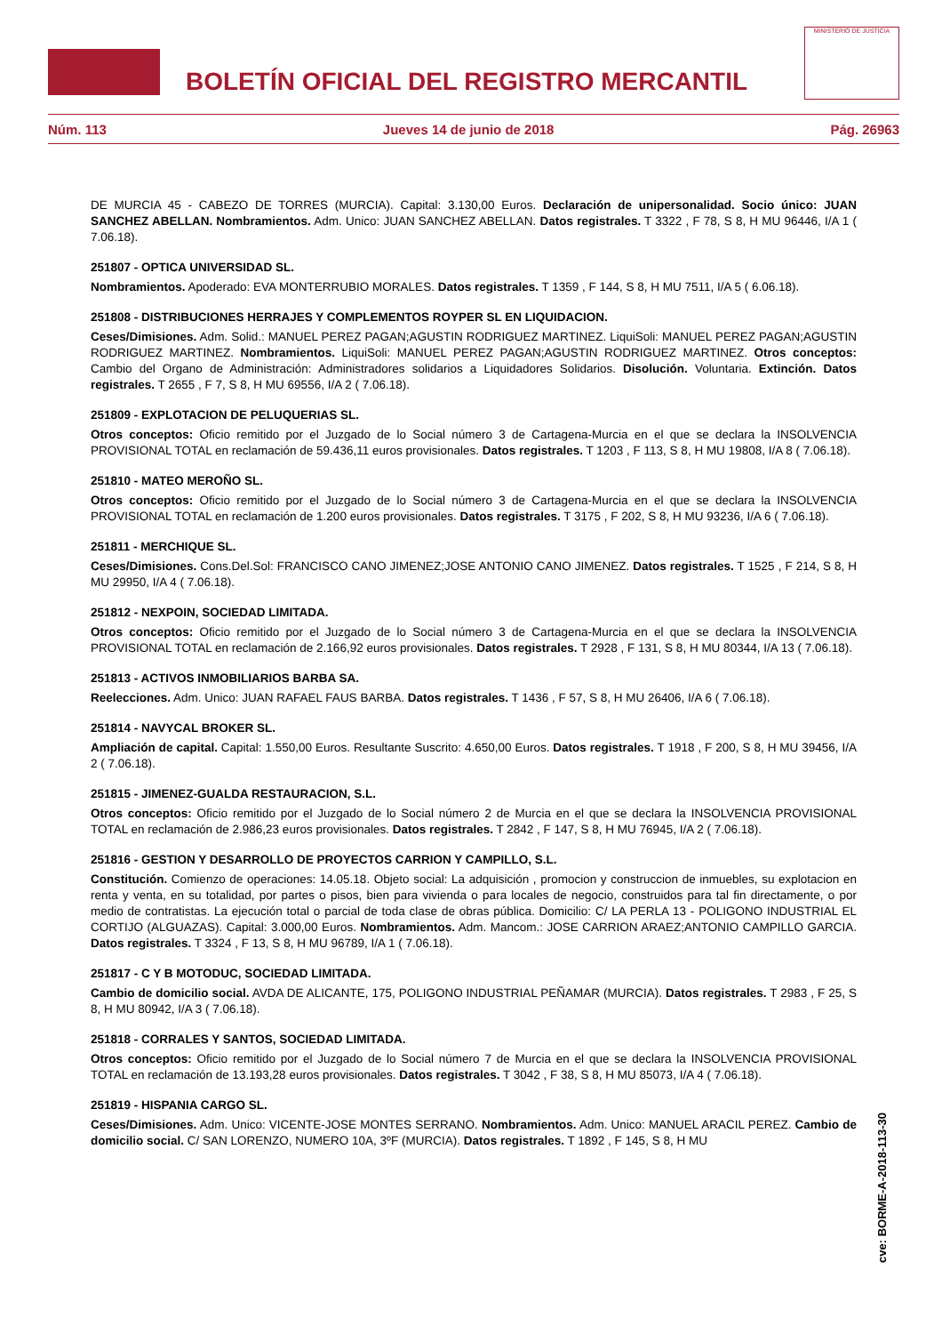BOLETÍN OFICIAL DEL REGISTRO MERCANTIL
MINISTERIO DE JUSTICIA
Núm. 113 Jueves 14 de junio de 2018 Pág. 26963
DE MURCIA 45 - CABEZO DE TORRES (MURCIA). Capital: 3.130,00 Euros. Declaración de unipersonalidad. Socio único: JUAN SANCHEZ ABELLAN. Nombramientos. Adm. Unico: JUAN SANCHEZ ABELLAN. Datos registrales. T 3322 , F 78, S 8, H MU 96446, I/A 1 ( 7.06.18).
251807 - OPTICA UNIVERSIDAD SL.
Nombramientos. Apoderado: EVA MONTERRUBIO MORALES. Datos registrales. T 1359 , F 144, S 8, H MU 7511, I/A 5 ( 6.06.18).
251808 - DISTRIBUCIONES HERRAJES Y COMPLEMENTOS ROYPER SL EN LIQUIDACION.
Ceses/Dimisiones. Adm. Solid.: MANUEL PEREZ PAGAN;AGUSTIN RODRIGUEZ MARTINEZ. LiquiSoli: MANUEL PEREZ PAGAN;AGUSTIN RODRIGUEZ MARTINEZ. Nombramientos. LiquiSoli: MANUEL PEREZ PAGAN;AGUSTIN RODRIGUEZ MARTINEZ. Otros conceptos: Cambio del Organo de Administración: Administradores solidarios a Liquidadores Solidarios. Disolución. Voluntaria. Extinción. Datos registrales. T 2655 , F 7, S 8, H MU 69556, I/A 2 ( 7.06.18).
251809 - EXPLOTACION DE PELUQUERIAS SL.
Otros conceptos: Oficio remitido por el Juzgado de lo Social número 3 de Cartagena-Murcia en el que se declara la INSOLVENCIA PROVISIONAL TOTAL en reclamación de 59.436,11 euros provisionales. Datos registrales. T 1203 , F 113, S 8, H MU 19808, I/A 8 ( 7.06.18).
251810 - MATEO MEROÑO SL.
Otros conceptos: Oficio remitido por el Juzgado de lo Social número 3 de Cartagena-Murcia en el que se declara la INSOLVENCIA PROVISIONAL TOTAL en reclamación de 1.200 euros provisionales. Datos registrales. T 3175 , F 202, S 8, H MU 93236, I/A 6 ( 7.06.18).
251811 - MERCHIQUE SL.
Ceses/Dimisiones. Cons.Del.Sol: FRANCISCO CANO JIMENEZ;JOSE ANTONIO CANO JIMENEZ. Datos registrales. T 1525 , F 214, S 8, H MU 29950, I/A 4 ( 7.06.18).
251812 - NEXPOIN, SOCIEDAD LIMITADA.
Otros conceptos: Oficio remitido por el Juzgado de lo Social número 3 de Cartagena-Murcia en el que se declara la INSOLVENCIA PROVISIONAL TOTAL en reclamación de 2.166,92 euros provisionales. Datos registrales. T 2928 , F 131, S 8, H MU 80344, I/A 13 ( 7.06.18).
251813 - ACTIVOS INMOBILIARIOS BARBA SA.
Reelecciones. Adm. Unico: JUAN RAFAEL FAUS BARBA. Datos registrales. T 1436 , F 57, S 8, H MU 26406, I/A 6 ( 7.06.18).
251814 - NAVYCAL BROKER SL.
Ampliación de capital. Capital: 1.550,00 Euros. Resultante Suscrito: 4.650,00 Euros. Datos registrales. T 1918 , F 200, S 8, H MU 39456, I/A 2 ( 7.06.18).
251815 - JIMENEZ-GUALDA RESTAURACION, S.L.
Otros conceptos: Oficio remitido por el Juzgado de lo Social número 2 de Murcia en el que se declara la INSOLVENCIA PROVISIONAL TOTAL en reclamación de 2.986,23 euros provisionales. Datos registrales. T 2842 , F 147, S 8, H MU 76945, I/A 2 ( 7.06.18).
251816 - GESTION Y DESARROLLO DE PROYECTOS CARRION Y CAMPILLO, S.L.
Constitución. Comienzo de operaciones: 14.05.18. Objeto social: La adquisición , promocion y construccion de inmuebles, su explotacion en renta y venta, en su totalidad, por partes o pisos, bien para vivienda o para locales de negocio, construidos para tal fin directamente, o por medio de contratistas. La ejecución total o parcial de toda clase de obras pública. Domicilio: C/ LA PERLA 13 - POLIGONO INDUSTRIAL EL CORTIJO (ALGUAZAS). Capital: 3.000,00 Euros. Nombramientos. Adm. Mancom.: JOSE CARRION ARAEZ;ANTONIO CAMPILLO GARCIA. Datos registrales. T 3324 , F 13, S 8, H MU 96789, I/A 1 ( 7.06.18).
251817 - C Y B MOTODUC, SOCIEDAD LIMITADA.
Cambio de domicilio social. AVDA DE ALICANTE, 175, POLIGONO INDUSTRIAL PEÑAMAR (MURCIA). Datos registrales. T 2983 , F 25, S 8, H MU 80942, I/A 3 ( 7.06.18).
251818 - CORRALES Y SANTOS, SOCIEDAD LIMITADA.
Otros conceptos: Oficio remitido por el Juzgado de lo Social número 7 de Murcia en el que se declara la INSOLVENCIA PROVISIONAL TOTAL en reclamación de 13.193,28 euros provisionales. Datos registrales. T 3042 , F 38, S 8, H MU 85073, I/A 4 ( 7.06.18).
251819 - HISPANIA CARGO SL.
Ceses/Dimisiones. Adm. Unico: VICENTE-JOSE MONTES SERRANO. Nombramientos. Adm. Unico: MANUEL ARACIL PEREZ. Cambio de domicilio social. C/ SAN LORENZO, NUMERO 10A, 3ºF (MURCIA). Datos registrales. T 1892 , F 145, S 8, H MU
cve: BORME-A-2018-113-30